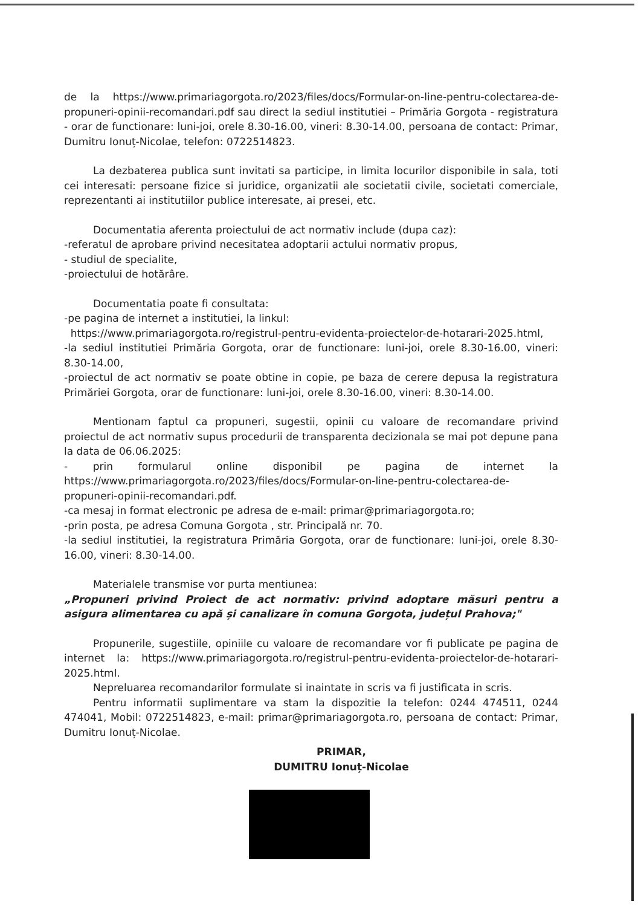de la https://www.primariagorgota.ro/2023/files/docs/Formular-on-line-pentru-colectarea-de-propuneri-opinii-recomandari.pdf sau direct la sediul institutiei – Primăria Gorgota - registratura - orar de functionare: luni-joi, orele 8.30-16.00, vineri: 8.30-14.00, persoana de contact: Primar, Dumitru Ionuț-Nicolae, telefon: 0722514823.
La dezbaterea publica sunt invitati sa participe, in limita locurilor disponibile in sala, toti cei interesati: persoane fizice si juridice, organizatii ale societatii civile, societati comerciale, reprezentanti ai institutiilor publice interesate, ai presei, etc.
Documentatia aferenta proiectului de act normativ include (dupa caz):
-referatul de aprobare privind necesitatea adoptarii actului normativ propus,
- studiul de specialite,
-proiectului de hotărâre.
Documentatia poate fi consultata:
-pe pagina de internet a institutiei, la linkul:
https://www.primariagorgota.ro/registrul-pentru-evidenta-proiectelor-de-hotarari-2025.html,
-la sediul institutiei Primăria Gorgota, orar de functionare: luni-joi, orele 8.30-16.00, vineri: 8.30-14.00,
-proiectul de act normativ se poate obtine in copie, pe baza de cerere depusa la registratura Primăriei Gorgota, orar de functionare: luni-joi, orele 8.30-16.00, vineri: 8.30-14.00.
Mentionam faptul ca propuneri, sugestii, opinii cu valoare de recomandare privind proiectul de act normativ supus procedurii de transparenta decizionala se mai pot depune pana la data de 06.06.2025:
- prin formularul online disponibil pe pagina de internet la https://www.primariagorgota.ro/2023/files/docs/Formular-on-line-pentru-colectarea-de-propuneri-opinii-recomandari.pdf.
-ca mesaj in format electronic pe adresa de e-mail: primar@primariagorgota.ro;
-prin posta, pe adresa Comuna Gorgota , str. Principală nr. 70.
-la sediul institutiei, la registratura Primăria Gorgota, orar de functionare: luni-joi, orele 8.30-16.00, vineri: 8.30-14.00.
Materialele transmise vor purta mentiunea:
„Propuneri privind Proiect de act normativ: privind adoptare măsuri pentru a asigura alimentarea cu apă și canalizare în comuna Gorgota, județul Prahova;"
Propunerile, sugestiile, opiniile cu valoare de recomandare vor fi publicate pe pagina de internet la: https://www.primariagorgota.ro/registrul-pentru-evidenta-proiectelor-de-hotarari-2025.html.
Nepreluarea recomandarilor formulate si inaintate in scris va fi justificata in scris.
Pentru informatii suplimentare va stam la dispozitie la telefon: 0244 474511, 0244 474041, Mobil: 0722514823, e-mail: primar@primariagorgota.ro, persoana de contact: Primar, Dumitru Ionuț-Nicolae.
PRIMAR,
DUMITRU Ionuț-Nicolae